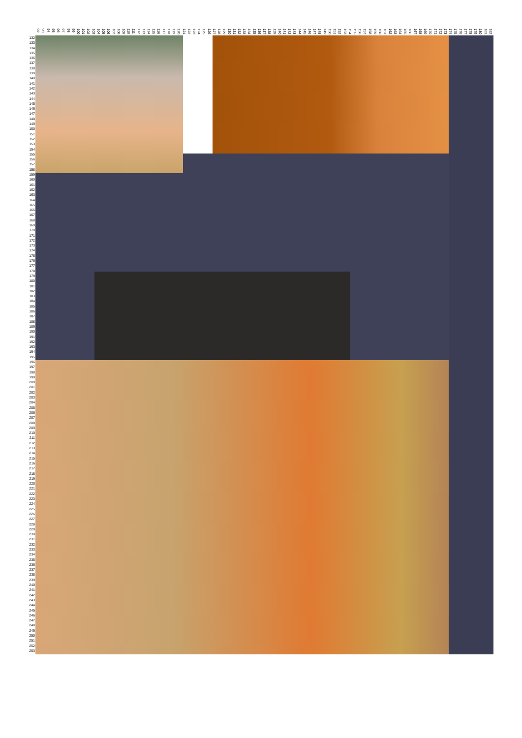92 93 94 95 96 97 98 99 100 101 102 103 104 105 106 107 108 109 110 111 112 113 114 115 116 117 118 119 120 121 122 123 124 125 126 127 128 129 130 131 132 133 134 135 136 137 138 139 140 141 142 143 144 145 146 147 148 149 150 151 152 153 154 155 156 157 158 159 160 161 162 163 164 165 166 167 168 169 170 171 172 173 174 175 176 177 178 179 180 181 182
132
133
134
135
136
137
138
139
140
141
142
143
144
145
146
147
148
149
150
151
152
153
154
155
156
157
158
159
160
161
162
163
164
165
166
167
168
169
170
171
172
173
174
175
176
177
178
179
180
181
182
183
184
185
186
187
188
189
190
191
192
193
194
195
196
197
198
199
200
201
202
203
204
205
206
207
208
209
210
211
212
213
214
215
216
217
218
219
220
221
222
223
224
225
226
227
228
229
230
231
232
233
234
235
236
237
238
239
240
241
242
243
244
245
246
247
248
249
250
251
252
253